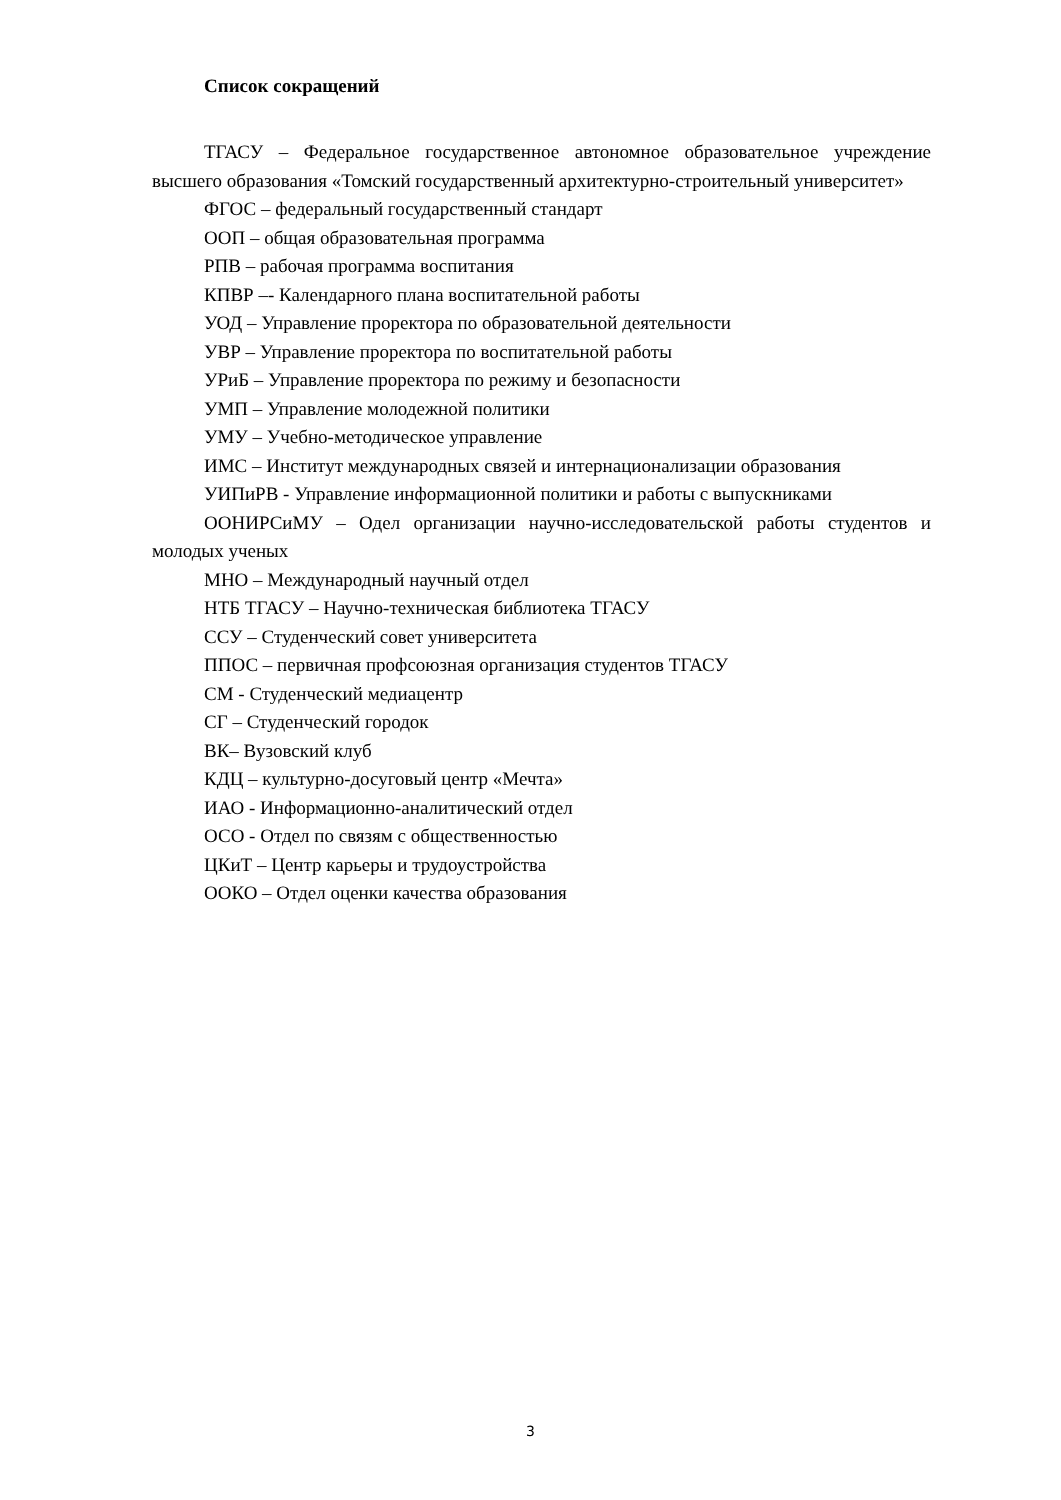Список сокращений
ТГАСУ – Федеральное государственное автономное образовательное учреждение высшего образования «Томский государственный архитектурно-строительный университет»
ФГОС – федеральный государственный стандарт
ООП – общая образовательная программа
РПВ – рабочая программа воспитания
КПВР –- Календарного плана воспитательной работы
УОД – Управление проректора по образовательной деятельности
УВР – Управление проректора по воспитательной работы
УРиБ – Управление проректора по режиму и безопасности
УМП – Управление молодежной политики
УМУ – Учебно-методическое управление
ИМС – Институт международных связей и интернационализации образования
УИПиРВ - Управление информационной политики и работы с выпускниками
ООНИРСиМУ – Одел организации научно-исследовательской работы студентов и молодых ученых
МНО – Международный научный отдел
НТБ ТГАСУ – Научно-техническая библиотека ТГАСУ
ССУ – Студенческий совет университета
ППОС – первичная профсоюзная организация студентов ТГАСУ
СМ - Студенческий медиацентр
СГ – Студенческий городок
ВК– Вузовский клуб
КДЦ – культурно-досуговый центр «Мечта»
ИАО - Информационно-аналитический отдел
ОСО - Отдел по связям с общественностью
ЦКиТ – Центр карьеры и трудоустройства
ООКО – Отдел оценки качества образования
3